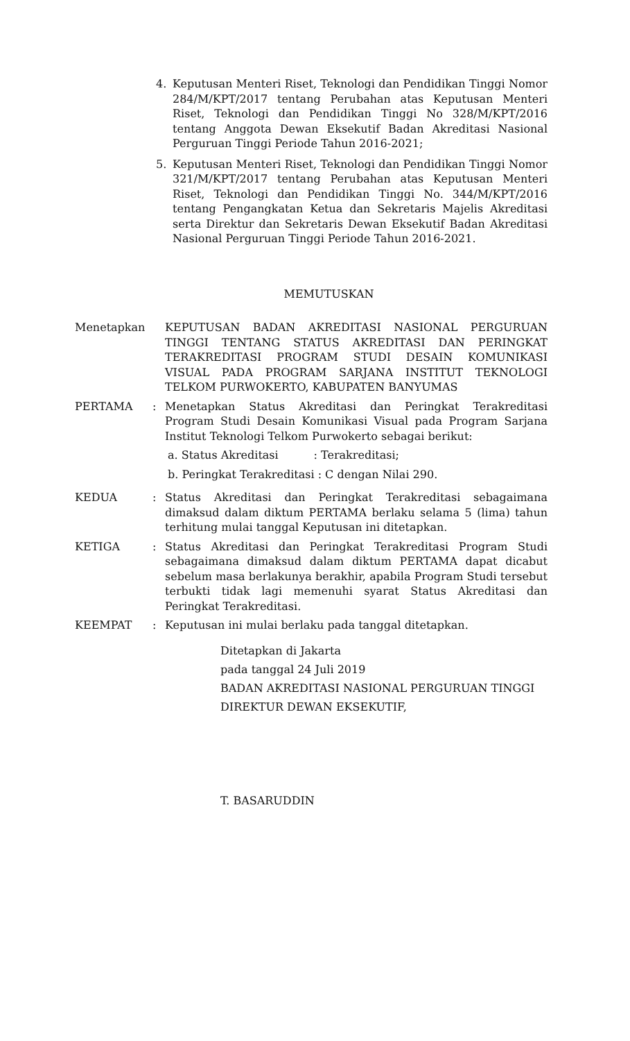4. Keputusan Menteri Riset, Teknologi dan Pendidikan Tinggi Nomor 284/M/KPT/2017 tentang Perubahan atas Keputusan Menteri Riset, Teknologi dan Pendidikan Tinggi No 328/M/KPT/2016 tentang Anggota Dewan Eksekutif Badan Akreditasi Nasional Perguruan Tinggi Periode Tahun 2016-2021;
5. Keputusan Menteri Riset, Teknologi dan Pendidikan Tinggi Nomor 321/M/KPT/2017 tentang Perubahan atas Keputusan Menteri Riset, Teknologi dan Pendidikan Tinggi No. 344/M/KPT/2016 tentang Pengangkatan Ketua dan Sekretaris Majelis Akreditasi serta Direktur dan Sekretaris Dewan Eksekutif Badan Akreditasi Nasional Perguruan Tinggi Periode Tahun 2016-2021.
MEMUTUSKAN
Menetapkan KEPUTUSAN BADAN AKREDITASI NASIONAL PERGURUAN TINGGI TENTANG STATUS AKREDITASI DAN PERINGKAT TERAKREDITASI PROGRAM STUDI DESAIN KOMUNIKASI VISUAL PADA PROGRAM SARJANA INSTITUT TEKNOLOGI TELKOM PURWOKERTO, KABUPATEN BANYUMAS
PERTAMA: Menetapkan Status Akreditasi dan Peringkat Terakreditasi Program Studi Desain Komunikasi Visual pada Program Sarjana Institut Teknologi Telkom Purwokerto sebagai berikut:
a. Status Akreditasi : Terakreditasi;
b. Peringkat Terakreditasi : C dengan Nilai 290.
KEDUA: Status Akreditasi dan Peringkat Terakreditasi sebagaimana dimaksud dalam diktum PERTAMA berlaku selama 5 (lima) tahun terhitung mulai tanggal Keputusan ini ditetapkan.
KETIGA: Status Akreditasi dan Peringkat Terakreditasi Program Studi sebagaimana dimaksud dalam diktum PERTAMA dapat dicabut sebelum masa berlakunya berakhir, apabila Program Studi tersebut terbukti tidak lagi memenuhi syarat Status Akreditasi dan Peringkat Terakreditasi.
KEEMPAT: Keputusan ini mulai berlaku pada tanggal ditetapkan.
Ditetapkan di Jakarta
pada tanggal 24 Juli 2019
BADAN AKREDITASI NASIONAL PERGURUAN TINGGI
DIREKTUR DEWAN EKSEKUTIF,
T. BASARUDDIN